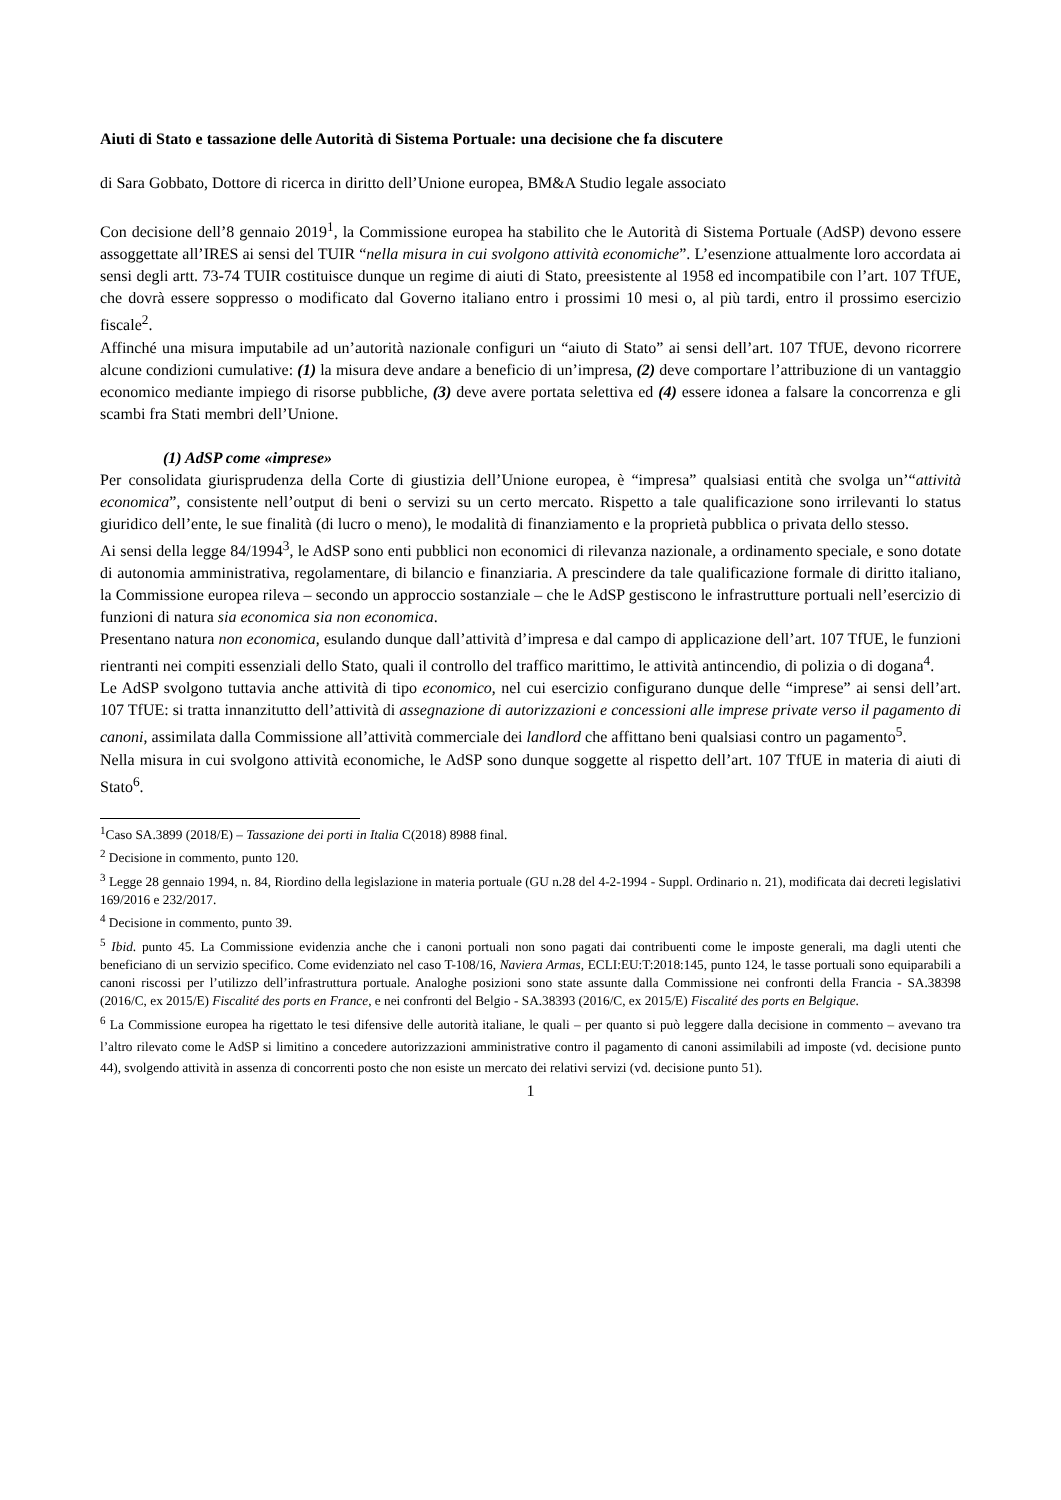Aiuti di Stato e tassazione delle Autorità di Sistema Portuale: una decisione che fa discutere
di Sara Gobbato, Dottore di ricerca in diritto dell’Unione europea, BM&A Studio legale associato
Con decisione dell’8 gennaio 2019<sup>1</sup>, la Commissione europea ha stabilito che le Autorità di Sistema Portuale (AdSP) devono essere assoggettate all’IRES ai sensi del TUIR “nella misura in cui svolgono attività economiche”. L’esenzione attualmente loro accordata ai sensi degli artt. 73-74 TUIR costituisce dunque un regime di aiuti di Stato, preesistente al 1958 ed incompatibile con l’art. 107 TfUE, che dovrà essere soppresso o modificato dal Governo italiano entro i prossimi 10 mesi o, al più tardi, entro il prossimo esercizio fiscale<sup>2</sup>.
Affinché una misura imputabile ad un’autorità nazionale configuri un “aiuto di Stato” ai sensi dell’art. 107 TfUE, devono ricorrere alcune condizioni cumulative: (1) la misura deve andare a beneficio di un’impresa, (2) deve comportare l’attribuzione di un vantaggio economico mediante impiego di risorse pubbliche, (3) deve avere portata selettiva ed (4) essere idonea a falsare la concorrenza e gli scambi fra Stati membri dell’Unione.
(1) AdSP come «imprese»
Per consolidata giurisprudenza della Corte di giustizia dell’Unione europea, è “impresa” qualsiasi entità che svolga un’“attività economica”, consistente nell’output di beni o servizi su un certo mercato. Rispetto a tale qualificazione sono irrilevanti lo status giuridico dell’ente, le sue finalità (di lucro o meno), le modalità di finanziamento e la proprietà pubblica o privata dello stesso.
Ai sensi della legge 84/1994<sup>3</sup>, le AdSP sono enti pubblici non economici di rilevanza nazionale, a ordinamento speciale, e sono dotate di autonomia amministrativa, regolamentare, di bilancio e finanziaria. A prescindere da tale qualificazione formale di diritto italiano, la Commissione europea rileva – secondo un approccio sostanziale – che le AdSP gestiscono le infrastrutture portuali nell’esercizio di funzioni di natura sia economica sia non economica.
Presentano natura non economica, esulando dunque dall’attività d’impresa e dal campo di applicazione dell’art. 107 TfUE, le funzioni rientranti nei compiti essenziali dello Stato, quali il controllo del traffico marittimo, le attività antincendio, di polizia o di dogana<sup>4</sup>.
Le AdSP svolgono tuttavia anche attività di tipo economico, nel cui esercizio configurano dunque delle “imprese” ai sensi dell’art. 107 TfUE: si tratta innanzitutto dell’attività di assegnazione di autorizzazioni e concessioni alle imprese private verso il pagamento di canoni, assimilata dalla Commissione all’attività commerciale dei landlord che affittano beni qualsiasi contro un pagamento<sup>5</sup>.
Nella misura in cui svolgono attività economiche, le AdSP sono dunque soggette al rispetto dell’art. 107 TfUE in materia di aiuti di Stato<sup>6</sup>.
<sup>1</sup> Caso SA.3899 (2018/E) – Tassazione dei porti in Italia C(2018) 8988 final.
<sup>2</sup> Decisione in commento, punto 120.
<sup>3</sup> Legge 28 gennaio 1994, n. 84, Riordino della legislazione in materia portuale (GU n.28 del 4-2-1994 - Suppl. Ordinario n. 21), modificata dai decreti legislativi 169/2016 e 232/2017.
<sup>4</sup> Decisione in commento, punto 39.
<sup>5</sup> Ibid. punto 45. La Commissione evidenzia anche che i canoni portuali non sono pagati dai contribuenti come le imposte generali, ma dagli utenti che beneficiano di un servizio specifico. Come evidenziato nel caso T-108/16, Naviera Armas, ECLI:EU:T:2018:145, punto 124, le tasse portuali sono equiparabili a canoni riscossi per l’utilizzo dell’infrastruttura portuale. Analoghe posizioni sono state assunte dalla Commissione nei confronti della Francia - SA.38398 (2016/C, ex 2015/E) Fiscalité des ports en France, e nei confronti del Belgio - SA.38393 (2016/C, ex 2015/E) Fiscalité des ports en Belgique.
<sup>6</sup> La Commissione europea ha rigettato le tesi difensive delle autorità italiane, le quali – per quanto si può leggere dalla decisione in commento – avevano tra l’altro rilevato come le AdSP si limitino a concedere autorizzazioni amministrative contro il pagamento di canoni assimilabili ad imposte (vd. decisione punto 44), svolgendo attività in assenza di concorrenti posto che non esiste un mercato dei relativi servizi (vd. decisione punto 51).
1